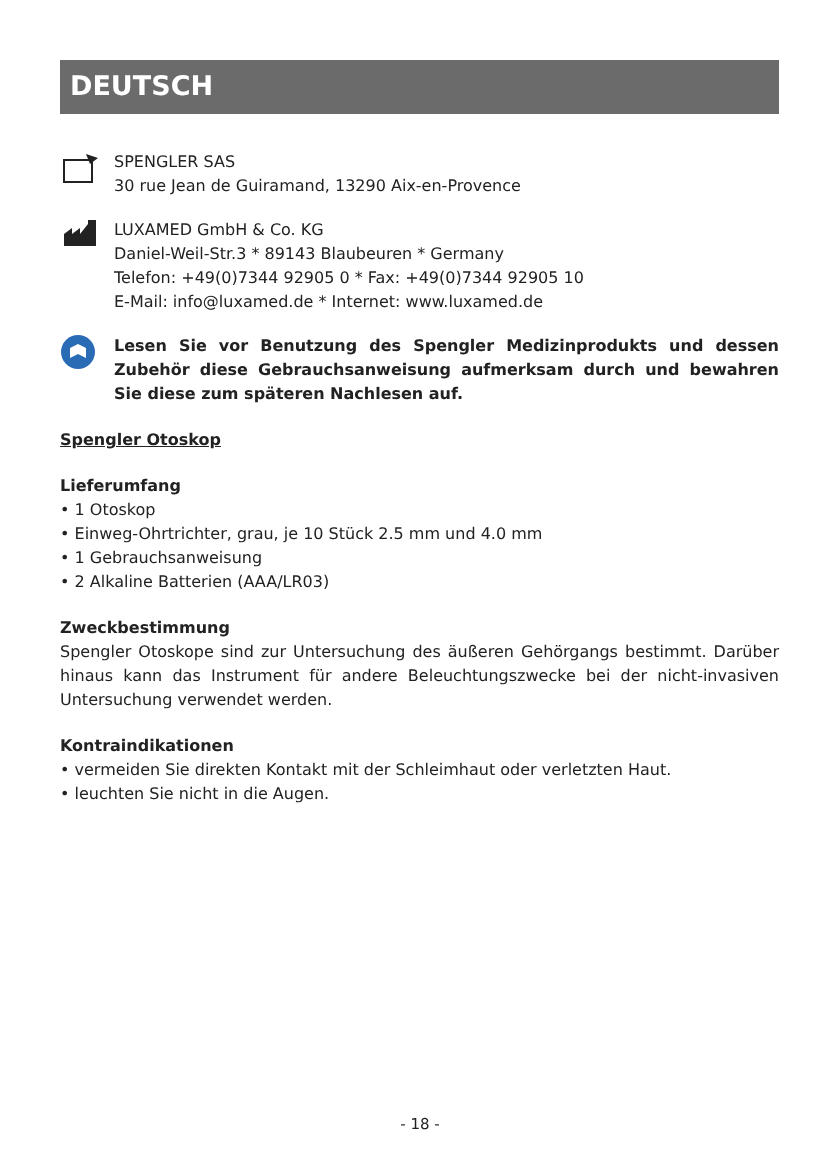DEUTSCH
SPENGLER SAS
30 rue Jean de Guiramand, 13290 Aix-en-Provence
LUXAMED GmbH & Co. KG
Daniel-Weil-Str.3 * 89143 Blaubeuren * Germany
Telefon: +49(0)7344 92905 0 * Fax: +49(0)7344 92905 10
E-Mail: info@luxamed.de * Internet: www.luxamed.de
Lesen Sie vor Benutzung des Spengler Medizinprodukts und dessen Zubehör diese Gebrauchsanweisung aufmerksam durch und bewahren Sie diese zum späteren Nachlesen auf.
Spengler Otoskop
Lieferumfang
• 1 Otoskop
• Einweg-Ohrtrichter, grau, je 10 Stück 2.5 mm und 4.0 mm
• 1 Gebrauchsanweisung
• 2 Alkaline Batterien (AAA/LR03)
Zweckbestimmung
Spengler Otoskope sind zur Untersuchung des äußeren Gehörgangs bestimmt. Darüber hinaus kann das Instrument für andere Beleuchtungszwecke bei der nicht-invasiven Untersuchung verwendet werden.
Kontraindikationen
• vermeiden Sie direkten Kontakt mit der Schleimhaut oder verletzten Haut.
• leuchten Sie nicht in die Augen.
- 18 -